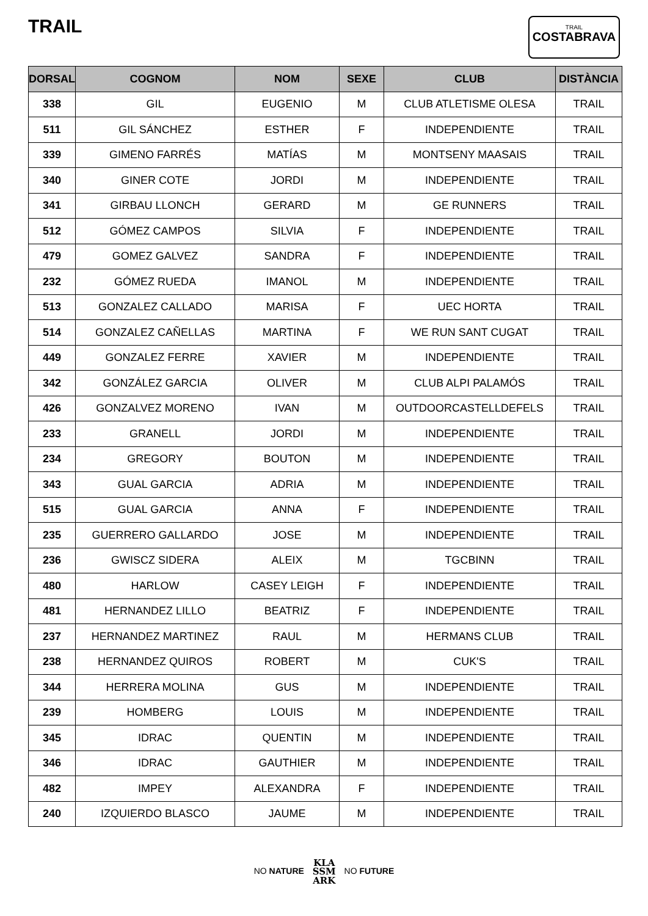TRAIL
TRAIL
COSTABRAVA
| DORSAL | COGNOM | NOM | SEXE | CLUB | DISTÀNCIA |
| --- | --- | --- | --- | --- | --- |
| 338 | GIL | EUGENIO | M | CLUB ATLETISME OLESA | TRAIL |
| 511 | GIL SÁNCHEZ | ESTHER | F | INDEPENDIENTE | TRAIL |
| 339 | GIMENO FARRÉS | MATÍAS | M | MONTSENY MAASAIS | TRAIL |
| 340 | GINER COTE | JORDI | M | INDEPENDIENTE | TRAIL |
| 341 | GIRBAU LLONCH | GERARD | M | GE RUNNERS | TRAIL |
| 512 | GÓMEZ CAMPOS | SILVIA | F | INDEPENDIENTE | TRAIL |
| 479 | GOMEZ GALVEZ | SANDRA | F | INDEPENDIENTE | TRAIL |
| 232 | GÓMEZ RUEDA | IMANOL | M | INDEPENDIENTE | TRAIL |
| 513 | GONZALEZ CALLADO | MARISA | F | UEC HORTA | TRAIL |
| 514 | GONZALEZ CAÑELLAS | MARTINA | F | WE RUN SANT CUGAT | TRAIL |
| 449 | GONZALEZ FERRE | XAVIER | M | INDEPENDIENTE | TRAIL |
| 342 | GONZÁLEZ GARCIA | OLIVER | M | CLUB ALPI PALAMÓS | TRAIL |
| 426 | GONZALVEZ MORENO | IVAN | M | OUTDOORCASTELLDEFELS | TRAIL |
| 233 | GRANELL | JORDI | M | INDEPENDIENTE | TRAIL |
| 234 | GREGORY | BOUTON | M | INDEPENDIENTE | TRAIL |
| 343 | GUAL GARCIA | ADRIA | M | INDEPENDIENTE | TRAIL |
| 515 | GUAL GARCIA | ANNA | F | INDEPENDIENTE | TRAIL |
| 235 | GUERRERO GALLARDO | JOSE | M | INDEPENDIENTE | TRAIL |
| 236 | GWISCZ SIDERA | ALEIX | M | TGCBINN | TRAIL |
| 480 | HARLOW | CASEY LEIGH | F | INDEPENDIENTE | TRAIL |
| 481 | HERNANDEZ LILLO | BEATRIZ | F | INDEPENDIENTE | TRAIL |
| 237 | HERNANDEZ MARTINEZ | RAUL | M | HERMANS CLUB | TRAIL |
| 238 | HERNANDEZ QUIROS | ROBERT | M | CUK'S | TRAIL |
| 344 | HERRERA MOLINA | GUS | M | INDEPENDIENTE | TRAIL |
| 239 | HOMBERG | LOUIS | M | INDEPENDIENTE | TRAIL |
| 345 | IDRAC | QUENTIN | M | INDEPENDIENTE | TRAIL |
| 346 | IDRAC | GAUTHIER | M | INDEPENDIENTE | TRAIL |
| 482 | IMPEY | ALEXANDRA | F | INDEPENDIENTE | TRAIL |
| 240 | IZQUIERDO BLASCO | JAUME | M | INDEPENDIENTE | TRAIL |
NO NATURE KLA
SSM
ARK NO FUTURE